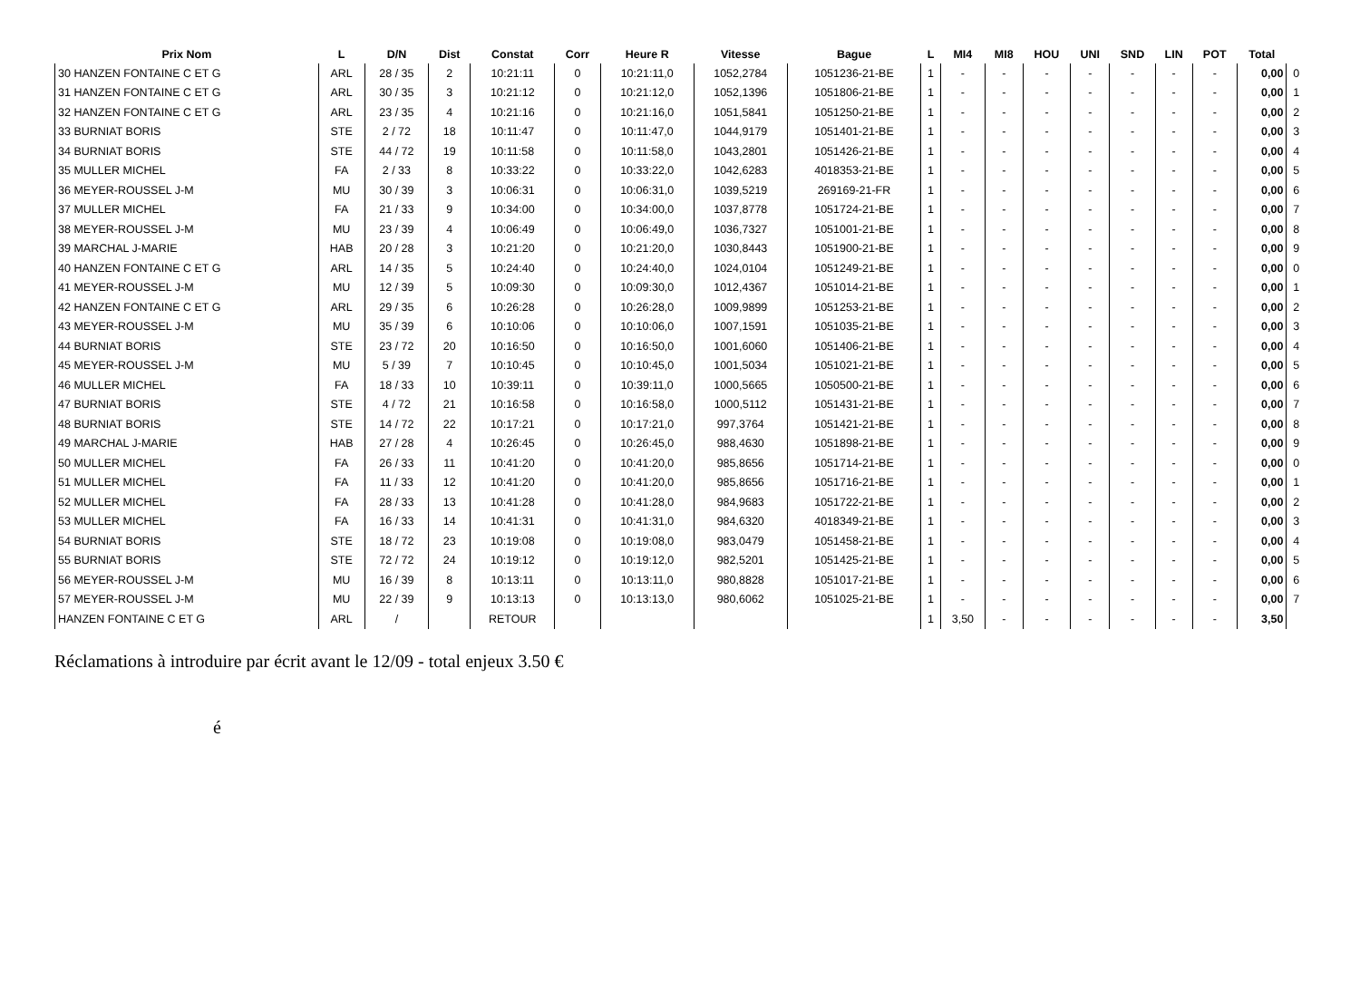| Prix Nom | L | D/N | Dist | Constat | Corr | Heure R | Vitesse | Bague | L | MI4 | MI8 | HOU | UNI | SND | LIN | POT | Total | |
| --- | --- | --- | --- | --- | --- | --- | --- | --- | --- | --- | --- | --- | --- | --- | --- | --- | --- | --- |
| 30 HANZEN FONTAINE C ET G | ARL | 28 / 35 | 2 | 10:21:11 | 0 | 10:21:11,0 | 1052,2784 | 1051236-21-BE | 1 | - | - | - | - | - | - | - | 0,00 | 0 |
| 31 HANZEN FONTAINE C ET G | ARL | 30 / 35 | 3 | 10:21:12 | 0 | 10:21:12,0 | 1052,1396 | 1051806-21-BE | 1 | - | - | - | - | - | - | - | 0,00 | 1 |
| 32 HANZEN FONTAINE C ET G | ARL | 23 / 35 | 4 | 10:21:16 | 0 | 10:21:16,0 | 1051,5841 | 1051250-21-BE | 1 | - | - | - | - | - | - | - | 0,00 | 2 |
| 33 BURNIAT BORIS | STE | 2 / 72 | 18 | 10:11:47 | 0 | 10:11:47,0 | 1044,9179 | 1051401-21-BE | 1 | - | - | - | - | - | - | - | 0,00 | 3 |
| 34 BURNIAT BORIS | STE | 44 / 72 | 19 | 10:11:58 | 0 | 10:11:58,0 | 1043,2801 | 1051426-21-BE | 1 | - | - | - | - | - | - | - | 0,00 | 4 |
| 35 MULLER MICHEL | FA | 2 / 33 | 8 | 10:33:22 | 0 | 10:33:22,0 | 1042,6283 | 4018353-21-BE | 1 | - | - | - | - | - | - | - | 0,00 | 5 |
| 36 MEYER-ROUSSEL J-M | MU | 30 / 39 | 3 | 10:06:31 | 0 | 10:06:31,0 | 1039,5219 | 269169-21-FR | 1 | - | - | - | - | - | - | - | 0,00 | 6 |
| 37 MULLER MICHEL | FA | 21 / 33 | 9 | 10:34:00 | 0 | 10:34:00,0 | 1037,8778 | 1051724-21-BE | 1 | - | - | - | - | - | - | - | 0,00 | 7 |
| 38 MEYER-ROUSSEL J-M | MU | 23 / 39 | 4 | 10:06:49 | 0 | 10:06:49,0 | 1036,7327 | 1051001-21-BE | 1 | - | - | - | - | - | - | - | 0,00 | 8 |
| 39 MARCHAL J-MARIE | HAB | 20 / 28 | 3 | 10:21:20 | 0 | 10:21:20,0 | 1030,8443 | 1051900-21-BE | 1 | - | - | - | - | - | - | - | 0,00 | 9 |
| 40 HANZEN FONTAINE C ET G | ARL | 14 / 35 | 5 | 10:24:40 | 0 | 10:24:40,0 | 1024,0104 | 1051249-21-BE | 1 | - | - | - | - | - | - | - | 0,00 | 0 |
| 41 MEYER-ROUSSEL J-M | MU | 12 / 39 | 5 | 10:09:30 | 0 | 10:09:30,0 | 1012,4367 | 1051014-21-BE | 1 | - | - | - | - | - | - | - | 0,00 | 1 |
| 42 HANZEN FONTAINE C ET G | ARL | 29 / 35 | 6 | 10:26:28 | 0 | 10:26:28,0 | 1009,9899 | 1051253-21-BE | 1 | - | - | - | - | - | - | - | 0,00 | 2 |
| 43 MEYER-ROUSSEL J-M | MU | 35 / 39 | 6 | 10:10:06 | 0 | 10:10:06,0 | 1007,1591 | 1051035-21-BE | 1 | - | - | - | - | - | - | - | 0,00 | 3 |
| 44 BURNIAT BORIS | STE | 23 / 72 | 20 | 10:16:50 | 0 | 10:16:50,0 | 1001,6060 | 1051406-21-BE | 1 | - | - | - | - | - | - | - | 0,00 | 4 |
| 45 MEYER-ROUSSEL J-M | MU | 5 / 39 | 7 | 10:10:45 | 0 | 10:10:45,0 | 1001,5034 | 1051021-21-BE | 1 | - | - | - | - | - | - | - | 0,00 | 5 |
| 46 MULLER MICHEL | FA | 18 / 33 | 10 | 10:39:11 | 0 | 10:39:11,0 | 1000,5665 | 1050500-21-BE | 1 | - | - | - | - | - | - | - | 0,00 | 6 |
| 47 BURNIAT BORIS | STE | 4 / 72 | 21 | 10:16:58 | 0 | 10:16:58,0 | 1000,5112 | 1051431-21-BE | 1 | - | - | - | - | - | - | - | 0,00 | 7 |
| 48 BURNIAT BORIS | STE | 14 / 72 | 22 | 10:17:21 | 0 | 10:17:21,0 | 997,3764 | 1051421-21-BE | 1 | - | - | - | - | - | - | - | 0,00 | 8 |
| 49 MARCHAL J-MARIE | HAB | 27 / 28 | 4 | 10:26:45 | 0 | 10:26:45,0 | 988,4630 | 1051898-21-BE | 1 | - | - | - | - | - | - | - | 0,00 | 9 |
| 50 MULLER MICHEL | FA | 26 / 33 | 11 | 10:41:20 | 0 | 10:41:20,0 | 985,8656 | 1051714-21-BE | 1 | - | - | - | - | - | - | - | 0,00 | 0 |
| 51 MULLER MICHEL | FA | 11 / 33 | 12 | 10:41:20 | 0 | 10:41:20,0 | 985,8656 | 1051716-21-BE | 1 | - | - | - | - | - | - | - | 0,00 | 1 |
| 52 MULLER MICHEL | FA | 28 / 33 | 13 | 10:41:28 | 0 | 10:41:28,0 | 984,9683 | 1051722-21-BE | 1 | - | - | - | - | - | - | - | 0,00 | 2 |
| 53 MULLER MICHEL | FA | 16 / 33 | 14 | 10:41:31 | 0 | 10:41:31,0 | 984,6320 | 4018349-21-BE | 1 | - | - | - | - | - | - | - | 0,00 | 3 |
| 54 BURNIAT BORIS | STE | 18 / 72 | 23 | 10:19:08 | 0 | 10:19:08,0 | 983,0479 | 1051458-21-BE | 1 | - | - | - | - | - | - | - | 0,00 | 4 |
| 55 BURNIAT BORIS | STE | 72 / 72 | 24 | 10:19:12 | 0 | 10:19:12,0 | 982,5201 | 1051425-21-BE | 1 | - | - | - | - | - | - | - | 0,00 | 5 |
| 56 MEYER-ROUSSEL J-M | MU | 16 / 39 | 8 | 10:13:11 | 0 | 10:13:11,0 | 980,8828 | 1051017-21-BE | 1 | - | - | - | - | - | - | - | 0,00 | 6 |
| 57 MEYER-ROUSSEL J-M | MU | 22 / 39 | 9 | 10:13:13 | 0 | 10:13:13,0 | 980,6062 | 1051025-21-BE | 1 | - | - | - | - | - | - | - | 0,00 | 7 |
| HANZEN FONTAINE C ET G | ARL | / | | RETOUR | | | | | 1 | 3,50 | - | - | - | - | - | - | 3,50 | |
Réclamations à introduire par écrit avant le 12/09 - total enjeux 3.50 €
é